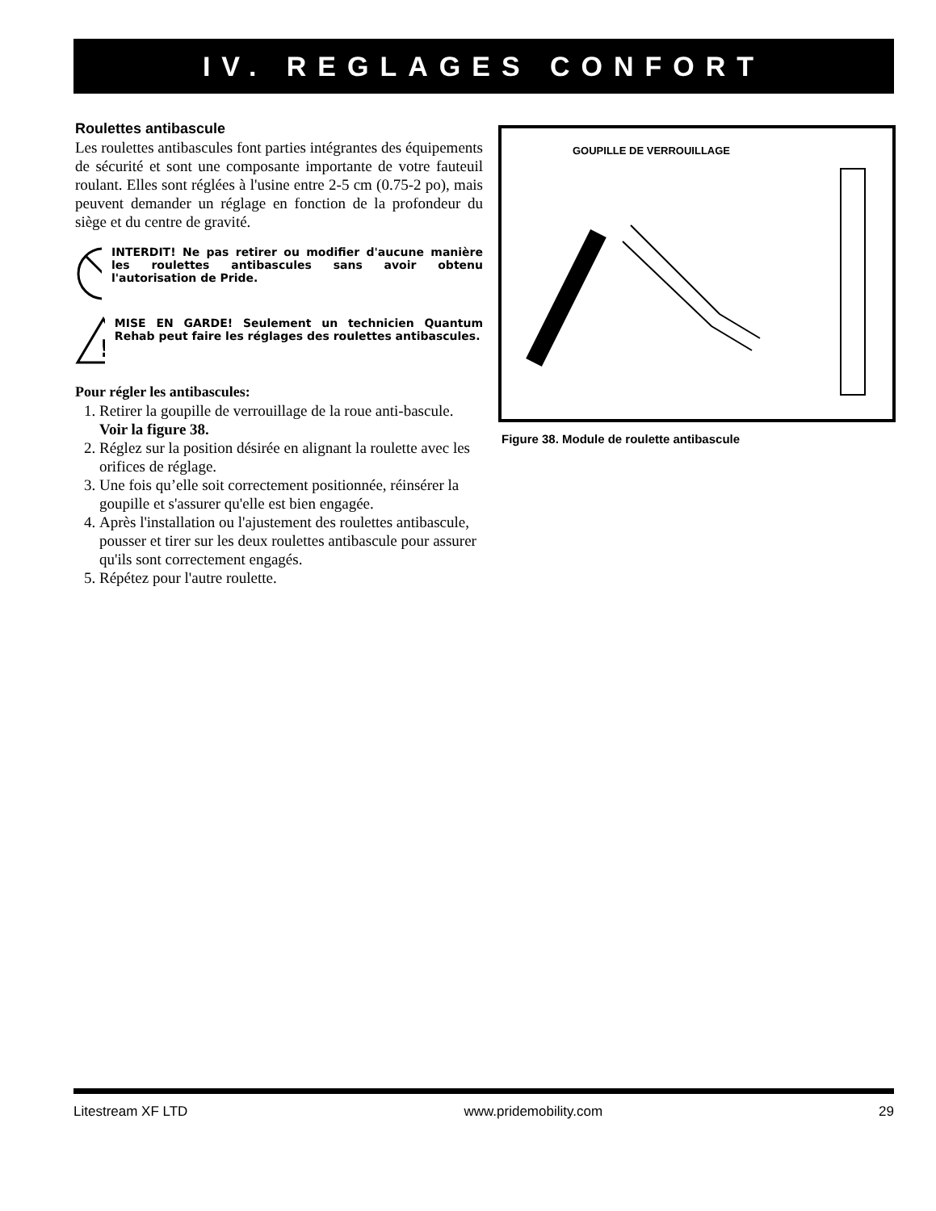IV. REGLAGES CONFORT
Roulettes antibascule
Les roulettes antibascules font parties intégrantes des équipements de sécurité et sont une composante importante de votre fauteuil roulant. Elles sont réglées à l'usine entre 2-5 cm (0.75-2 po), mais peuvent demander un réglage en fonction de la profondeur du siège et du centre de gravité.
INTERDIT! Ne pas retirer ou modifier d'aucune manière les roulettes antibascules sans avoir obtenu l'autorisation de Pride.
!
MISE EN GARDE! Seulement un technicien Quantum Rehab peut faire les réglages des roulettes antibascules.
Pour régler les antibascules:
1. Retirer la goupille de verrouillage de la roue anti-bascule. Voir la figure 38.
2. Réglez sur la position désirée en alignant la roulette avec les orifices de réglage.
3. Une fois qu’elle soit correctement positionnée, réinsérer la goupille et s'assurer qu'elle est bien engagée.
4. Après l'installation ou l'ajustement des roulettes antibascule, pousser et tirer sur les deux roulettes antibascule pour assurer qu'ils sont correctement engagés.
5. Répétez pour l'autre roulette.
GOUPILLE DE VERROUILLAGE
Figure 38. Module de roulette antibascule
Litestream XF LTD www.pridemobility.com 29